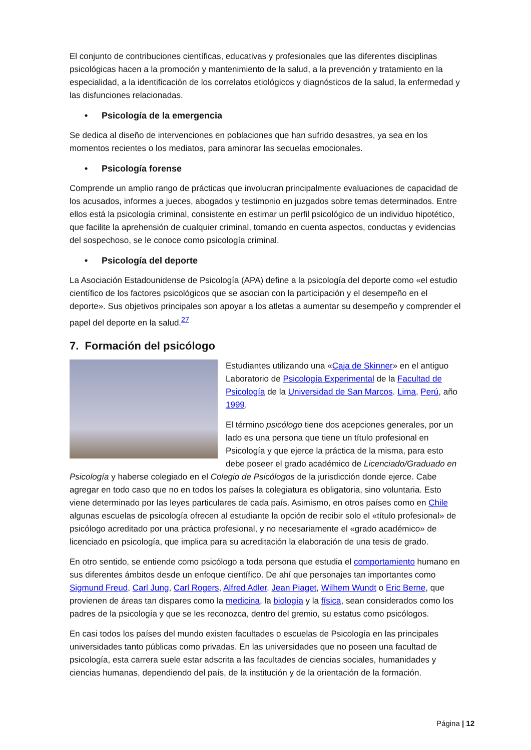El conjunto de contribuciones científicas, educativas y profesionales que las diferentes disciplinas psicológicas hacen a la promoción y mantenimiento de la salud, a la prevención y tratamiento en la especialidad, a la identificación de los correlatos etiológicos y diagnósticos de la salud, la enfermedad y las disfunciones relacionadas.
• Psicología de la emergencia
Se dedica al diseño de intervenciones en poblaciones que han sufrido desastres, ya sea en los momentos recientes o los mediatos, para aminorar las secuelas emocionales.
• Psicología forense
Comprende un amplio rango de prácticas que involucran principalmente evaluaciones de capacidad de los acusados, informes a jueces, abogados y testimonio en juzgados sobre temas determinados. Entre ellos está la psicología criminal, consistente en estimar un perfil psicológico de un individuo hipotético, que facilite la aprehensión de cualquier criminal, tomando en cuenta aspectos, conductas y evidencias del sospechoso, se le conoce como psicología criminal.
• Psicología del deporte
La Asociación Estadounidense de Psicología (APA) define a la psicología del deporte como «el estudio científico de los factores psicológicos que se asocian con la participación y el desempeño en el deporte». Sus objetivos principales son apoyar a los atletas a aumentar su desempeño y comprender el papel del deporte en la salud.<sup>27</sup>
7. Formación del psicólogo
Estudiantes utilizando una «Caja de Skinner» en el antiguo Laboratorio de Psicología Experimental de la Facultad de Psicología de la Universidad de San Marcos. Lima, Perú, año 1999.
El término psicólogo tiene dos acepciones generales, por un lado es una persona que tiene un título profesional en Psicología y que ejerce la práctica de la misma, para esto debe poseer el grado académico de Licenciado/Graduado en Psicología y haberse colegiado en el Colegio de Psicólogos de la jurisdicción donde ejerce. Cabe agregar en todo caso que no en todos los países la colegiatura es obligatoria, sino voluntaria. Esto viene determinado por las leyes particulares de cada país. Asimismo, en otros países como en Chile algunas escuelas de psicología ofrecen al estudiante la opción de recibir solo el «título profesional» de psicólogo acreditado por una práctica profesional, y no necesariamente el «grado académico» de licenciado en psicología, que implica para su acreditación la elaboración de una tesis de grado.
En otro sentido, se entiende como psicólogo a toda persona que estudia el comportamiento humano en sus diferentes ámbitos desde un enfoque científico. De ahí que personajes tan importantes como Sigmund Freud, Carl Jung, Carl Rogers, Alfred Adler, Jean Piaget, Wilhem Wundt o Eric Berne, que provienen de áreas tan dispares como la medicina, la biología y la física, sean considerados como los padres de la psicología y que se les reconozca, dentro del gremio, su estatus como psicólogos.
En casi todos los países del mundo existen facultades o escuelas de Psicología en las principales universidades tanto públicas como privadas. En las universidades que no poseen una facultad de psicología, esta carrera suele estar adscrita a las facultades de ciencias sociales, humanidades y ciencias humanas, dependiendo del país, de la institución y de la orientación de la formación.
Página | 12